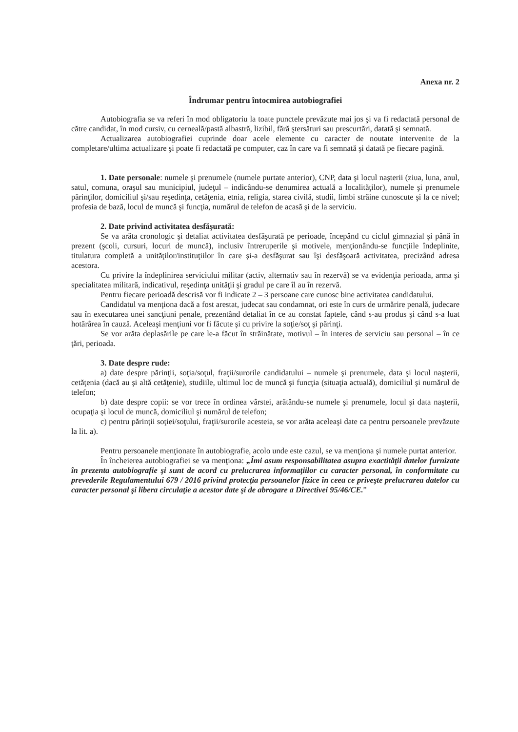Anexa nr. 2
Îndrumar pentru întocmirea autobiografiei
Autobiografia se va referi în mod obligatoriu la toate punctele prevăzute mai jos şi va fi redactată personal de către candidat, în mod cursiv, cu cerneală/pastă albastră, lizibil, fără ştersături sau prescurtări, datată şi semnată.
Actualizarea autobiografiei cuprinde doar acele elemente cu caracter de noutate intervenite de la completare/ultima actualizare şi poate fi redactată pe computer, caz în care va fi semnată şi datată pe fiecare pagină.
1. Date personale: numele şi prenumele (numele purtate anterior), CNP, data şi locul naşterii (ziua, luna, anul, satul, comuna, oraşul sau municipiul, judeţul – indicându-se denumirea actuală a localităţilor), numele şi prenumele părinţilor, domiciliul şi/sau reşedinţa, cetăţenia, etnia, religia, starea civilă, studii, limbi străine cunoscute şi la ce nivel; profesia de bază, locul de muncă şi funcţia, numărul de telefon de acasă şi de la serviciu.
2. Date privind activitatea desfăşurată:
Se va arăta cronologic şi detaliat activitatea desfăşurată pe perioade, începând cu ciclul gimnazial şi până în prezent (şcoli, cursuri, locuri de muncă), inclusiv întreruperile şi motivele, menţionându-se funcţiile îndeplinite, titulatura completă a unităţilor/instituţiilor în care şi-a desfăşurat sau îşi desfăşoară activitatea, precizând adresa acestora.
Cu privire la îndeplinirea serviciului militar (activ, alternativ sau în rezervă) se va evidenţia perioada, arma şi specialitatea militară, indicativul, reşedinţa unităţii şi gradul pe care îl au în rezervă.
Pentru fiecare perioadă descrisă vor fi indicate 2 – 3 persoane care cunosc bine activitatea candidatului.
Candidatul va menţiona dacă a fost arestat, judecat sau condamnat, ori este în curs de urmărire penală, judecare sau în executarea unei sancţiuni penale, prezentând detaliat în ce au constat faptele, când s-au produs şi când s-a luat hotărârea în cauză. Aceleaşi menţiuni vor fi făcute şi cu privire la soţie/soţ şi părinţi.
Se vor arăta deplasările pe care le-a făcut în străinătate, motivul – în interes de serviciu sau personal – în ce ţări, perioada.
3. Date despre rude:
a) date despre părinţii, soţia/soţul, fraţii/surorile candidatului – numele şi prenumele, data şi locul naşterii, cetăţenia (dacă au şi altă cetăţenie), studiile, ultimul loc de muncă şi funcţia (situaţia actuală), domiciliul şi numărul de telefon;
b) date despre copii: se vor trece în ordinea vârstei, arătându-se numele şi prenumele, locul şi data naşterii, ocupaţia şi locul de muncă, domiciliul şi numărul de telefon;
c) pentru părinţii soţiei/soţului, fraţii/surorile acesteia, se vor arăta aceleaşi date ca pentru persoanele prevăzute la lit. a).
Pentru persoanele menţionate în autobiografie, acolo unde este cazul, se va menţiona şi numele purtat anterior.
În încheierea autobiografiei se va menţiona: „Îmi asum responsabilitatea asupra exactităţii datelor furnizate în prezenta autobiografie şi sunt de acord cu prelucrarea informaţiilor cu caracter personal, în conformitate cu prevederile Regulamentului 679 / 2016 privind protecţia persoanelor fizice în ceea ce priveşte prelucrarea datelor cu caracter personal şi libera circulaţie a acestor date şi de abrogare a Directivei 95/46/CE.”